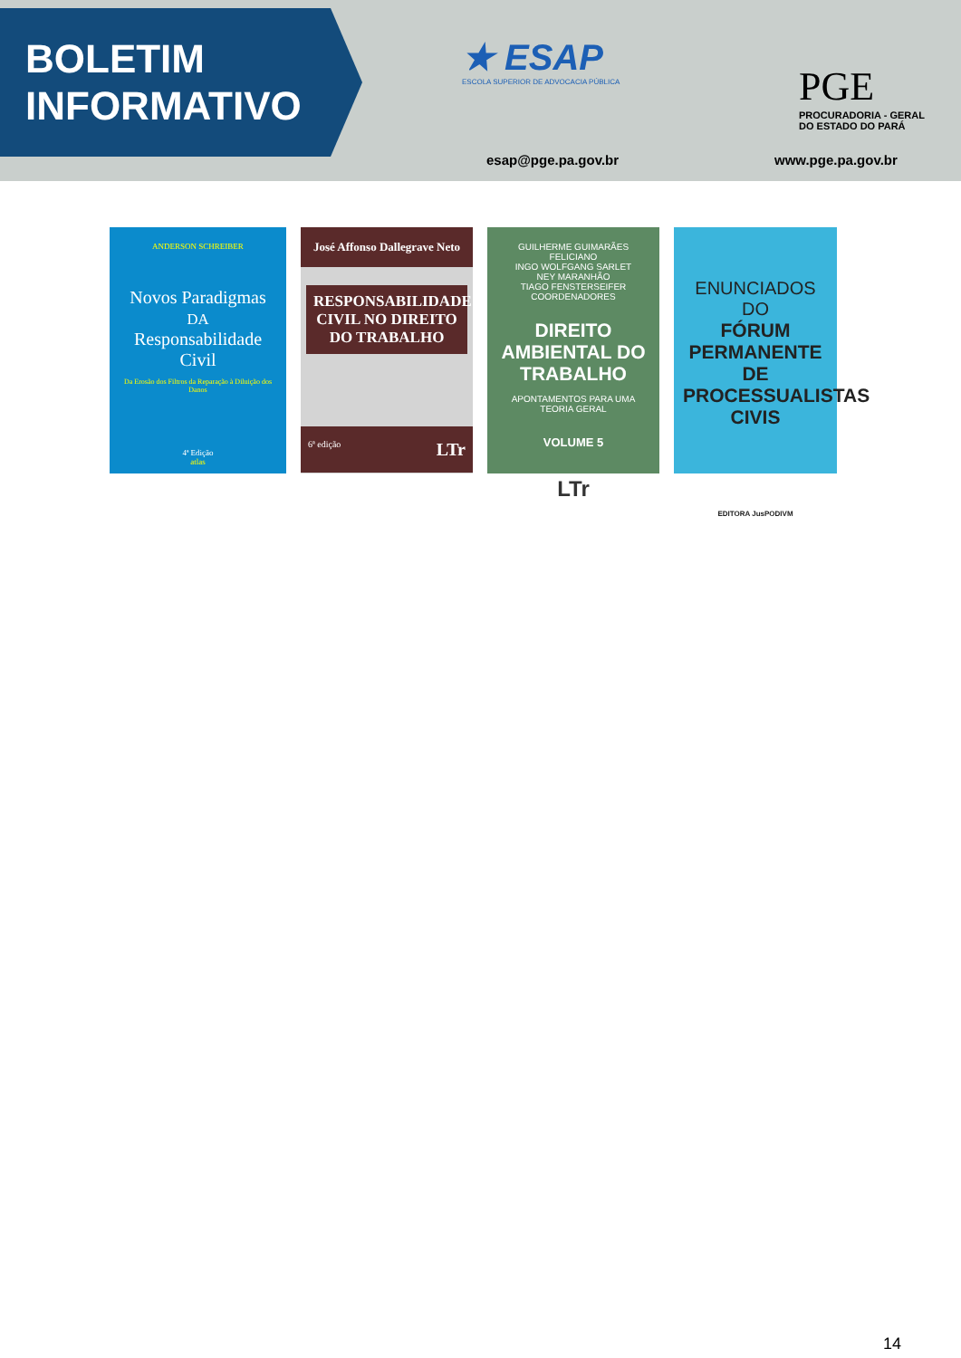BOLETIM
INFORMATIVO
★ ESAP
ESCOLA SUPERIOR DE ADVOCACIA PÚBLICA
esap@pge.pa.gov.br
PGE
PROCURADORIA - GERAL
DO ESTADO DO PARÁ
www.pge.pa.gov.br
ANDERSON SCHREIBER
Novos Paradigmas
DA
Responsabilidade Civil
Da Erosão dos Filtros da Reparação à Diluição dos Danos
4ª Edição
atlas
José Affonso Dallegrave Neto
RESPONSABILIDADE CIVIL NO DIREITO DO TRABALHO
6ª edição LTr
GUILHERME GUIMARÃES FELICIANO
INGO WOLFGANG SARLET
NEY MARANHÃO
TIAGO FENSTERSEIFER
COORDENADORES
DIREITO AMBIENTAL DO TRABALHO
APONTAMENTOS PARA UMA TEORIA GERAL
VOLUME 5
LTr
ENUNCIADOS DO
FÓRUM PERMANENTE DE PROCESSUALISTAS CIVIS
EDITORA JusPODIVM
14